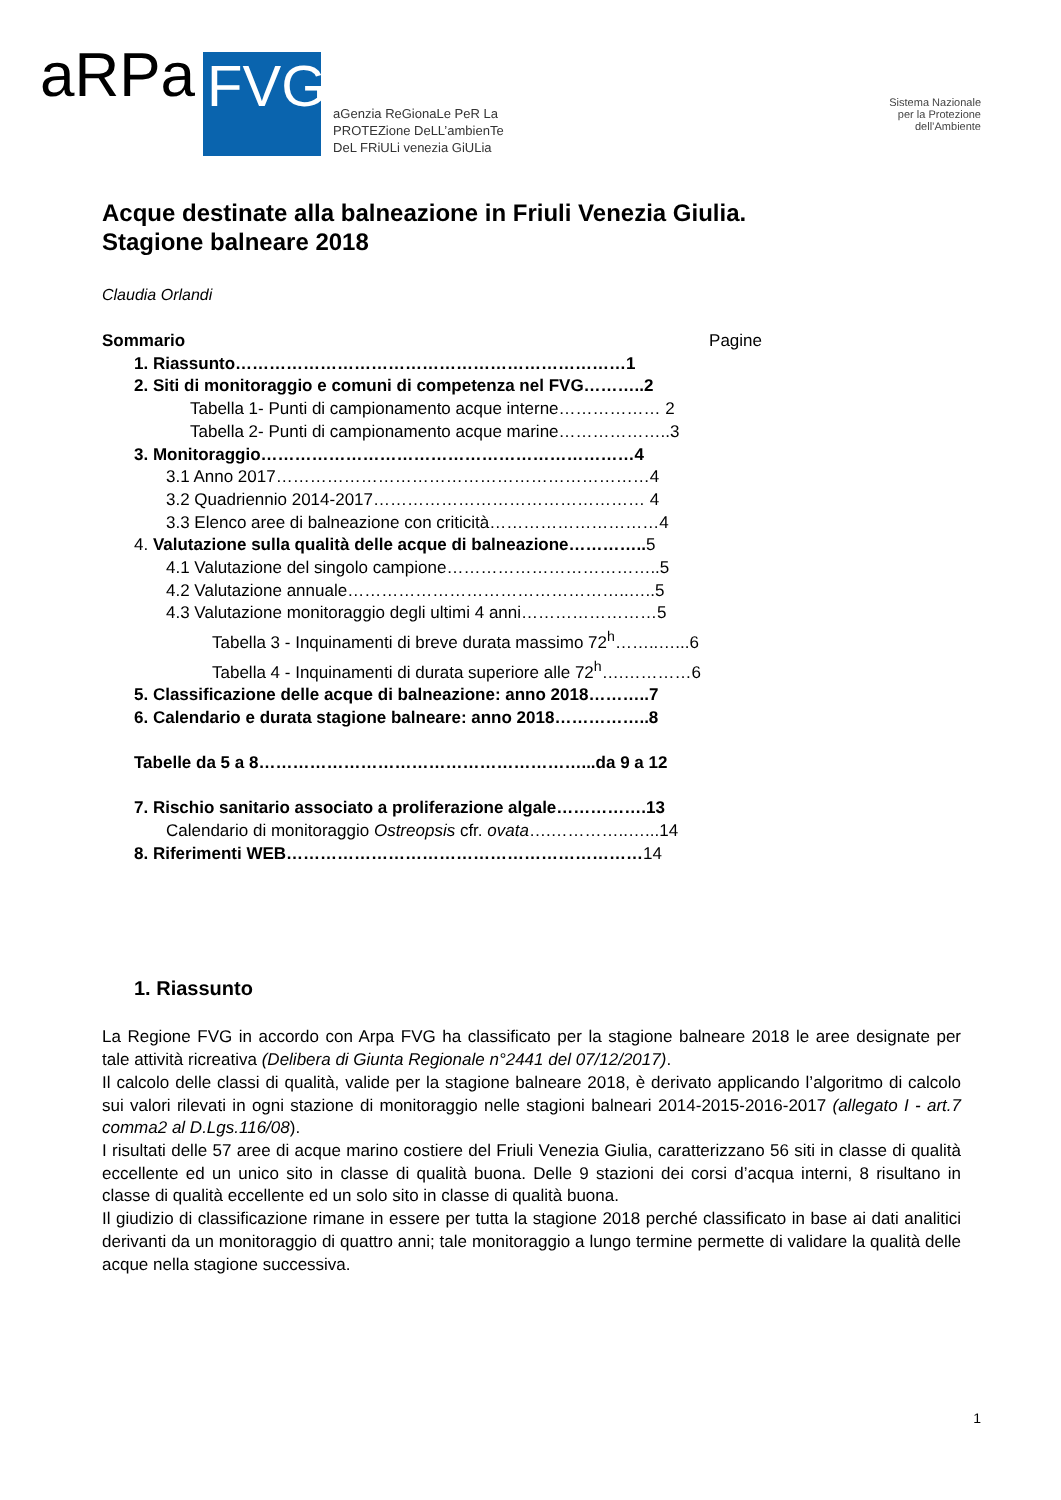aRPa FVG aGenzia ReGionaLe PeR La
PROTEZione DeLL’ambienTe
DeL FRiULi venezia GiULia
Sistema Nazionale
per la Protezione
dell’Ambiente
Acque destinate alla balneazione in Friuli Venezia Giulia.
Stagione balneare 2018
Claudia Orlandi
Sommario Pagine
1. Riassunto……………………………………………………………1
2. Siti di monitoraggio e comuni di competenza nel FVG………..2
Tabella 1- Punti di campionamento acque interne……………… 2
Tabella 2- Punti di campionamento acque marine………………..3
3. Monitoraggio…………………………………………………………4
3.1 Anno 2017…………………………………………………………4
3.2 Quadriennio 2014-2017………………………………………… 4
3.3 Elenco aree di balneazione con criticità…………………………4
4. Valutazione sulla qualità delle acque di balneazione………….. 5
4.1 Valutazione del singolo campione………………………………..5
4.2 Valutazione annuale…………………………………………..…..5
4.3 Valutazione monitoraggio degli ultimi 4 anni……………………5
Tabella 3 - Inquinamenti di breve durata massimo 72<sup>h</sup>……..…...6
Tabella 4 - Inquinamenti di durata superiore alle 72<sup>h</sup>….…………6
5. Classificazione delle acque di balneazione: anno 2018………..7
6. Calendario e durata stagione balneare: anno 2018……………..8
Tabelle da 5 a 8…………………………………………………...da 9 a 12
7. Rischio sanitario associato a proliferazione algale…………….13
Calendario di monitoraggio Ostreopsis cfr. ovata….…………..…...14
8. Riferimenti WEB………………………………………………………14
1. Riassunto
La Regione FVG in accordo con Arpa FVG ha classificato per la stagione balneare 2018 le aree designate per tale attività ricreativa (Delibera di Giunta Regionale n°2441 del 07/12/2017).
Il calcolo delle classi di qualità, valide per la stagione balneare 2018, è derivato applicando l’algoritmo di calcolo sui valori rilevati in ogni stazione di monitoraggio nelle stagioni balneari 2014-2015-2016-2017 (allegato I - art.7 comma2 al D.Lgs.116/08).
I risultati delle 57 aree di acque marino costiere del Friuli Venezia Giulia, caratterizzano 56 siti in classe di qualità eccellente ed un unico sito in classe di qualità buona. Delle 9 stazioni dei corsi d’acqua interni, 8 risultano in classe di qualità eccellente ed un solo sito in classe di qualità buona.
Il giudizio di classificazione rimane in essere per tutta la stagione 2018 perché classificato in base ai dati analitici derivanti da un monitoraggio di quattro anni; tale monitoraggio a lungo termine permette di validare la qualità delle acque nella stagione successiva.
1